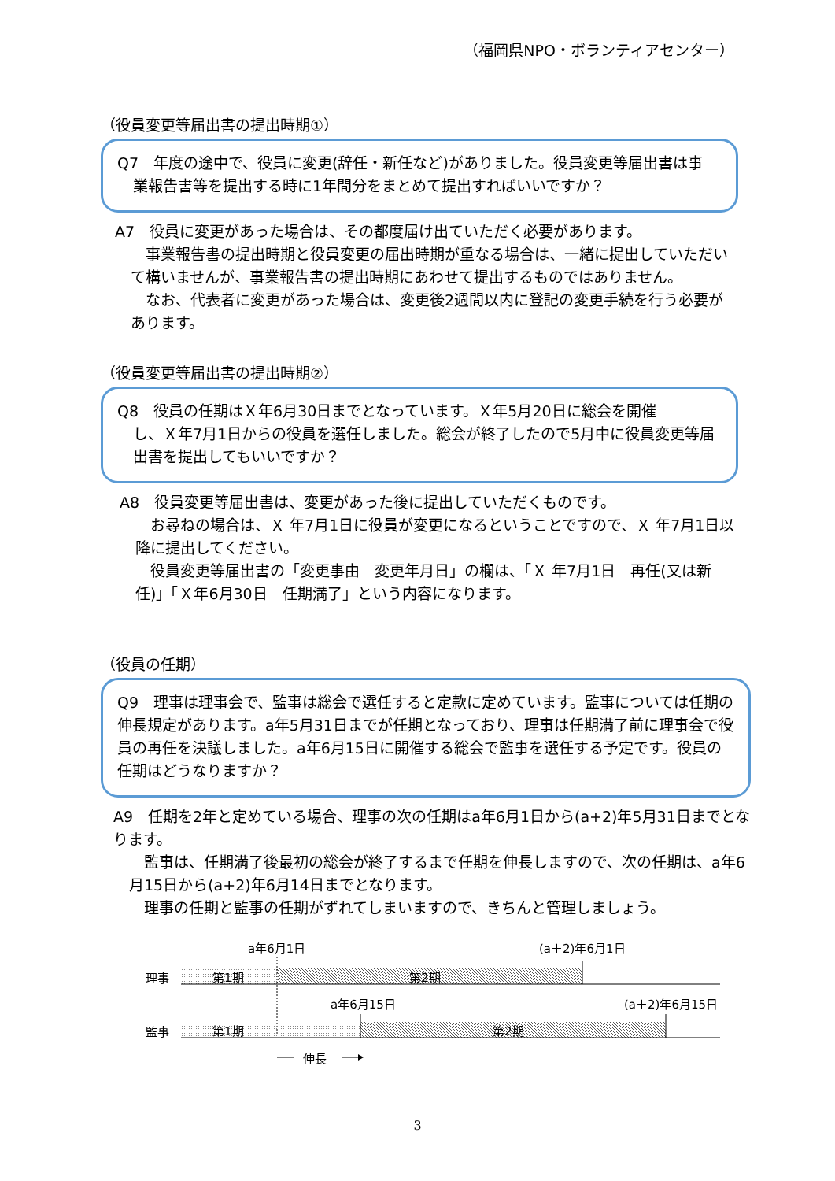（福岡県NPO・ボランティアセンター）
（役員変更等届出書の提出時期①）
Q7　年度の途中で、役員に変更(辞任・新任など)がありました。役員変更等届出書は事
業報告書等を提出する時に1年間分をまとめて提出すればいいですか？
A7　役員に変更があった場合は、その都度届け出ていただく必要があります。
　事業報告書の提出時期と役員変更の届出時期が重なる場合は、一緒に提出していただいて構いませんが、事業報告書の提出時期にあわせて提出するものではありません。
　なお、代表者に変更があった場合は、変更後2週間以内に登記の変更手続を行う必要があります。
（役員変更等届出書の提出時期②）
Q8　役員の任期はＸ年6月30日までとなっています。Ｘ年5月20日に総会を開催
し、Ｘ年7月1日からの役員を選任しました。総会が終了したので5月中に役員変更等届出書を提出してもいいですか？
A8　役員変更等届出書は、変更があった後に提出していただくものです。
　お尋ねの場合は、Ｘ 年7月1日に役員が変更になるということですので、Ｘ 年7月1日以降に提出してください。
　役員変更等届出書の「変更事由　変更年月日」の欄は、「Ｘ 年7月1日　再任(又は新任)」「Ｘ年6月30日　任期満了」という内容になります。
（役員の任期）
Q9　理事は理事会で、監事は総会で選任すると定款に定めています。監事については任期の伸長規定があります。a年5月31日までが任期となっており、理事は任期満了前に理事会で役員の再任を決議しました。a年6月15日に開催する総会で監事を選任する予定です。役員の任期はどうなりますか？
A9　任期を2年と定めている場合、理事の次の任期はa年6月1日から(a+2)年5月31日までとなります。
　監事は、任期満了後最初の総会が終了するまで任期を伸長しますので、次の任期は、a年6月15日から(a+2)年6月14日までとなります。
　理事の任期と監事の任期がずれてしまいますので、きちんと管理しましょう。
a年6月1日
(a＋2)年6月1日
理事
第1期
第2期
a年6月15日
(a＋2)年6月15日
監事
第1期
第2期
伸長
3